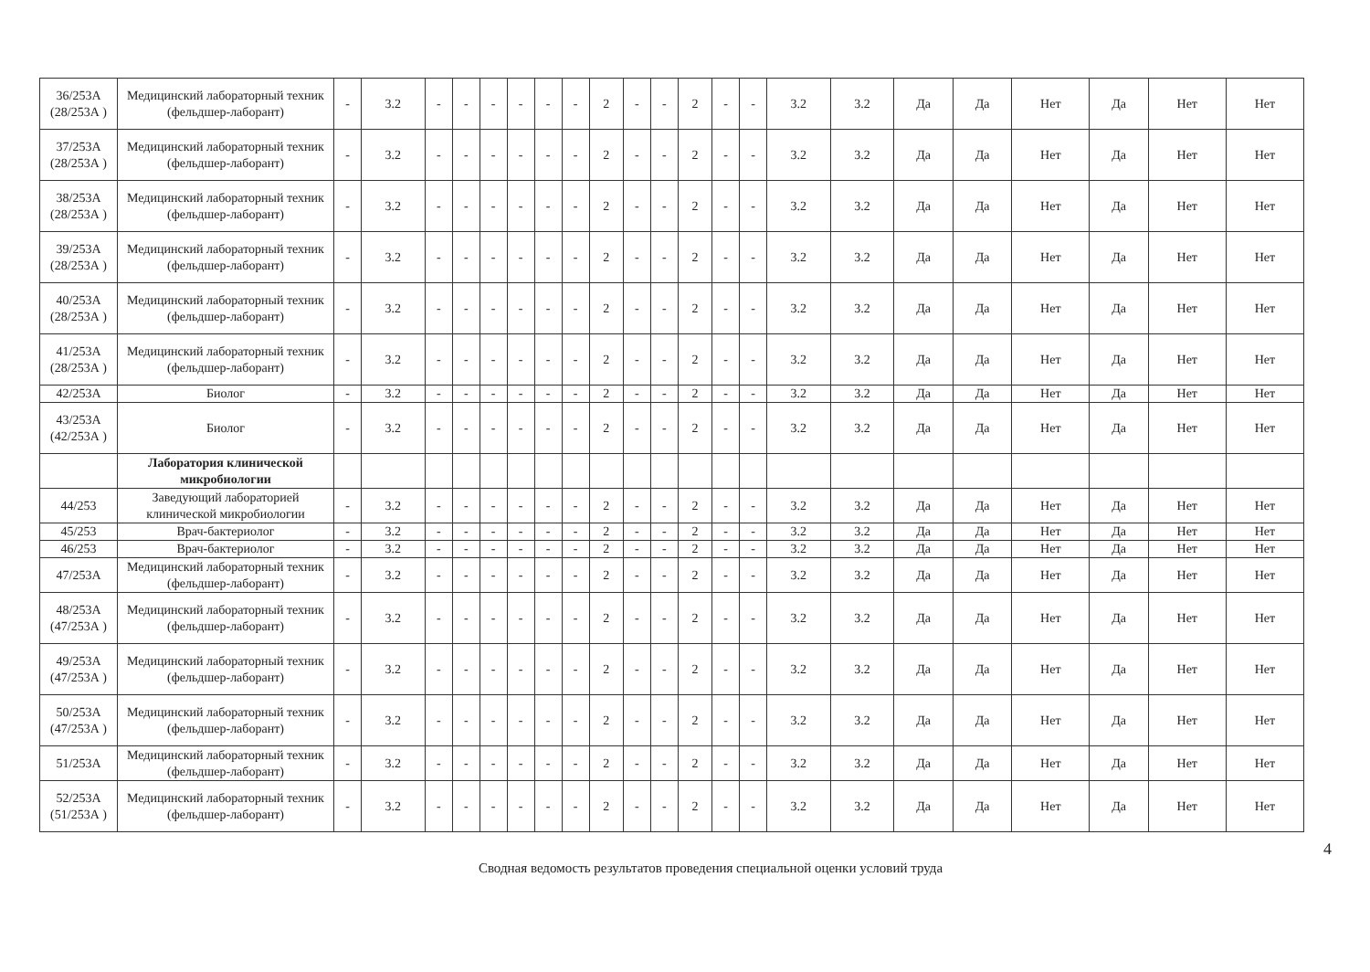| 36/253А (28/253А ) | Медицинский лабораторный техник (фельдшер-лаборант) | - | 3.2 | - | - | - | - | - | - | 2 | - | - | 2 | - | - | 3.2 | 3.2 | Да | Да | Нет | Да | Нет | Нет |
| 37/253А (28/253А ) | Медицинский лабораторный техник (фельдшер-лаборант) | - | 3.2 | - | - | - | - | - | - | 2 | - | - | 2 | - | - | 3.2 | 3.2 | Да | Да | Нет | Да | Нет | Нет |
| 38/253А (28/253А ) | Медицинский лабораторный техник (фельдшер-лаборант) | - | 3.2 | - | - | - | - | - | - | 2 | - | - | 2 | - | - | 3.2 | 3.2 | Да | Да | Нет | Да | Нет | Нет |
| 39/253А (28/253А ) | Медицинский лабораторный техник (фельдшер-лаборант) | - | 3.2 | - | - | - | - | - | - | 2 | - | - | 2 | - | - | 3.2 | 3.2 | Да | Да | Нет | Да | Нет | Нет |
| 40/253А (28/253А ) | Медицинский лабораторный техник (фельдшер-лаборант) | - | 3.2 | - | - | - | - | - | - | 2 | - | - | 2 | - | - | 3.2 | 3.2 | Да | Да | Нет | Да | Нет | Нет |
| 41/253А (28/253А ) | Медицинский лабораторный техник (фельдшер-лаборант) | - | 3.2 | - | - | - | - | - | - | 2 | - | - | 2 | - | - | 3.2 | 3.2 | Да | Да | Нет | Да | Нет | Нет |
| 42/253А | Биолог | - | 3.2 | - | - | - | - | - | - | 2 | - | - | 2 | - | - | 3.2 | 3.2 | Да | Да | Нет | Да | Нет | Нет |
| 43/253А (42/253А ) | Биолог | - | 3.2 | - | - | - | - | - | - | 2 | - | - | 2 | - | - | 3.2 | 3.2 | Да | Да | Нет | Да | Нет | Нет |
| | Лаборатория клинической микробиологии | | | | | | | | | | | | | | | | | | | | | | |
| 44/253 | Заведующий лабораторией клинической микробиологии | - | 3.2 | - | - | - | - | - | - | 2 | - | - | 2 | - | - | 3.2 | 3.2 | Да | Да | Нет | Да | Нет | Нет |
| 45/253 | Врач-бактериолог | - | 3.2 | - | - | - | - | - | - | 2 | - | - | 2 | - | - | 3.2 | 3.2 | Да | Да | Нет | Да | Нет | Нет |
| 46/253 | Врач-бактериолог | - | 3.2 | - | - | - | - | - | - | 2 | - | - | 2 | - | - | 3.2 | 3.2 | Да | Да | Нет | Да | Нет | Нет |
| 47/253А | Медицинский лабораторный техник (фельдшер-лаборант) | - | 3.2 | - | - | - | - | - | - | 2 | - | - | 2 | - | - | 3.2 | 3.2 | Да | Да | Нет | Да | Нет | Нет |
| 48/253А (47/253А ) | Медицинский лабораторный техник (фельдшер-лаборант) | - | 3.2 | - | - | - | - | - | - | 2 | - | - | 2 | - | - | 3.2 | 3.2 | Да | Да | Нет | Да | Нет | Нет |
| 49/253А (47/253А ) | Медицинский лабораторный техник (фельдшер-лаборант) | - | 3.2 | - | - | - | - | - | - | 2 | - | - | 2 | - | - | 3.2 | 3.2 | Да | Да | Нет | Да | Нет | Нет |
| 50/253А (47/253А ) | Медицинский лабораторный техник (фельдшер-лаборант) | - | 3.2 | - | - | - | - | - | - | 2 | - | - | 2 | - | - | 3.2 | 3.2 | Да | Да | Нет | Да | Нет | Нет |
| 51/253А | Медицинский лабораторный техник (фельдшер-лаборант) | - | 3.2 | - | - | - | - | - | - | 2 | - | - | 2 | - | - | 3.2 | 3.2 | Да | Да | Нет | Да | Нет | Нет |
| 52/253А (51/253А ) | Медицинский лабораторный техник (фельдшер-лаборант) | - | 3.2 | - | - | - | - | - | - | 2 | - | - | 2 | - | - | 3.2 | 3.2 | Да | Да | Нет | Да | Нет | Нет |
4
Сводная ведомость результатов проведения специальной оценки условий труда